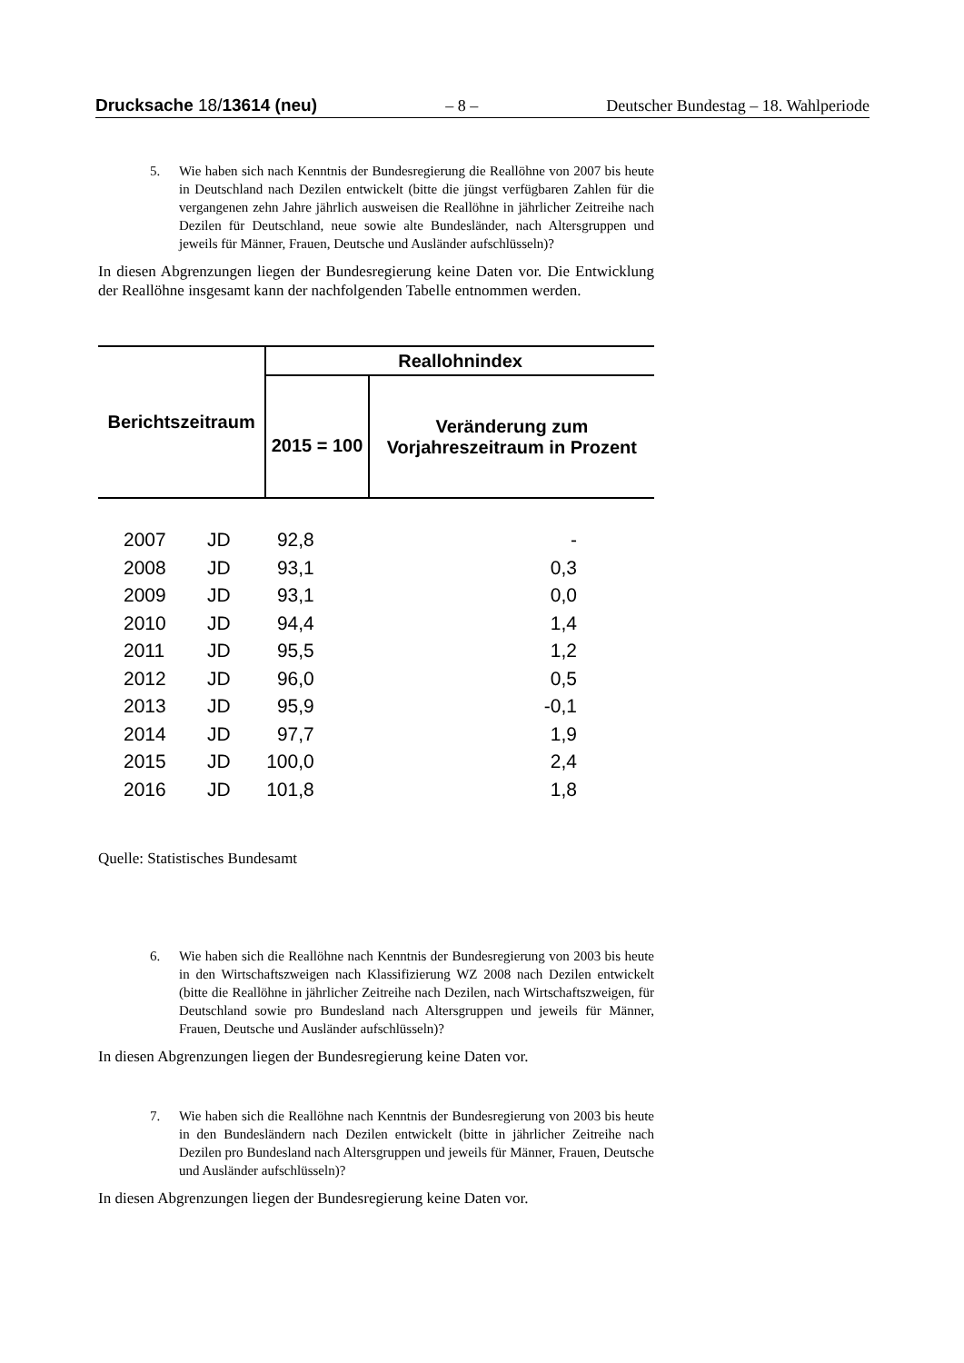Drucksache 18/13614 (neu) – 8 – Deutscher Bundestag – 18. Wahlperiode
5. Wie haben sich nach Kenntnis der Bundesregierung die Reallöhne von 2007 bis heute in Deutschland nach Dezilen entwickelt (bitte die jüngst verfügbaren Zahlen für die vergangenen zehn Jahre jährlich ausweisen die Reallöhne in jährlicher Zeitreihe nach Dezilen für Deutschland, neue sowie alte Bundesländer, nach Altersgruppen und jeweils für Männer, Frauen, Deutsche und Ausländer aufschlüsseln)?
In diesen Abgrenzungen liegen der Bundesregierung keine Daten vor. Die Entwicklung der Reallöhne insgesamt kann der nachfolgenden Tabelle entnommen werden.
| Berichtszeitraum | | Reallohnindex | |
| --- | --- | --- | --- |
| | | 2015 = 100 | Veränderung zum Vorjahreszeitraum in Prozent |
| 2007 | JD | 92,8 | - |
| 2008 | JD | 93,1 | 0,3 |
| 2009 | JD | 93,1 | 0,0 |
| 2010 | JD | 94,4 | 1,4 |
| 2011 | JD | 95,5 | 1,2 |
| 2012 | JD | 96,0 | 0,5 |
| 2013 | JD | 95,9 | -0,1 |
| 2014 | JD | 97,7 | 1,9 |
| 2015 | JD | 100,0 | 2,4 |
| 2016 | JD | 101,8 | 1,8 |
Quelle: Statistisches Bundesamt
6. Wie haben sich die Reallöhne nach Kenntnis der Bundesregierung von 2003 bis heute in den Wirtschaftszweigen nach Klassifizierung WZ 2008 nach Dezilen entwickelt (bitte die Reallöhne in jährlicher Zeitreihe nach Dezilen, nach Wirtschaftszweigen, für Deutschland sowie pro Bundesland nach Altersgruppen und jeweils für Männer, Frauen, Deutsche und Ausländer aufschlüsseln)?
In diesen Abgrenzungen liegen der Bundesregierung keine Daten vor.
7. Wie haben sich die Reallöhne nach Kenntnis der Bundesregierung von 2003 bis heute in den Bundesländern nach Dezilen entwickelt (bitte in jährlicher Zeitreihe nach Dezilen pro Bundesland nach Altersgruppen und jeweils für Männer, Frauen, Deutsche und Ausländer aufschlüsseln)?
In diesen Abgrenzungen liegen der Bundesregierung keine Daten vor.